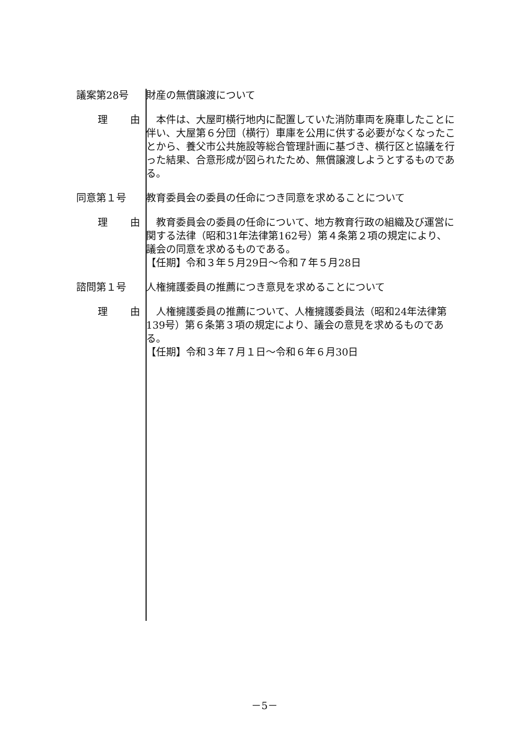議案第28号 財産の無償譲渡について
理 由 　本件は、大屋町横行地内に配置していた消防車両を廃車したことに伴い、大屋第６分団（横行）車庫を公用に供する必要がなくなったことから、養父市公共施設等総合管理計画に基づき、横行区と協議を行った結果、合意形成が図られたため、無償譲渡しようとするものである。
同意第１号 教育委員会の委員の任命につき同意を求めることについて
理 由 　教育委員会の委員の任命について、地方教育行政の組織及び運営に関する法律（昭和31年法律第162号）第４条第２項の規定により、議会の同意を求めるものである。
【任期】令和３年５月29日～令和７年５月28日
諮問第１号 人権擁護委員の推薦につき意見を求めることについて
理 由 　人権擁護委員の推薦について、人権擁護委員法（昭和24年法律第139号）第６条第３項の規定により、議会の意見を求めるものである。
【任期】令和３年７月１日～令和６年６月30日
－5－